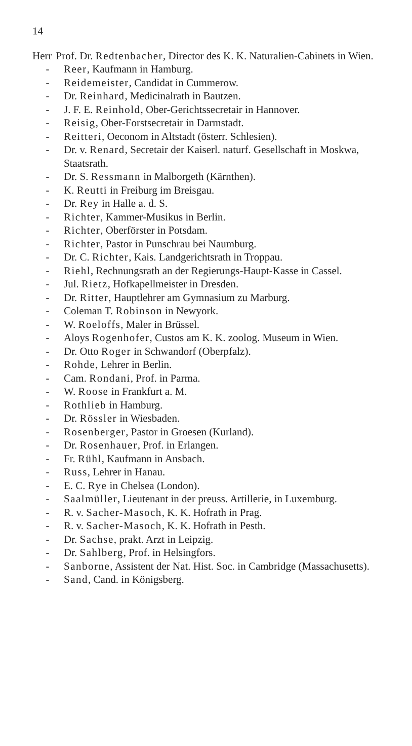14
Herr Prof. Dr. Redtenbacher, Director des K. K. Naturalien-Cabinets in Wien.
- Reer, Kaufmann in Hamburg.
- Reidemeister, Candidat in Cummerow.
- Dr. Reinhard, Medicinalrath in Bautzen.
- J. F. E. Reinhold, Ober-Gerichtssecretair in Hannover.
- Reisig, Ober-Forstsecretair in Darmstadt.
- Reitteri, Oeconom in Altstadt (österr. Schlesien).
- Dr. v. Renard, Secretair der Kaiserl. naturf. Gesellschaft in Moskwa, Staatsrath.
- Dr. S. Ressmann in Malborgeth (Kärnthen).
- K. Reutti in Freiburg im Breisgau.
- Dr. Rey in Halle a. d. S.
- Richter, Kammer-Musikus in Berlin.
- Richter, Oberförster in Potsdam.
- Richter, Pastor in Punschrau bei Naumburg.
- Dr. C. Richter, Kais. Landgerichtsrath in Troppau.
- Riehl, Rechnungsrath an der Regierungs-Haupt-Kasse in Cassel.
- Jul. Rietz, Hofkapellmeister in Dresden.
- Dr. Ritter, Hauptlehrer am Gymnasium zu Marburg.
- Coleman T. Robinson in Newyork.
- W. Roeloffs, Maler in Brüssel.
- Aloys Rogenhofer, Custos am K. K. zoolog. Museum in Wien.
- Dr. Otto Roger in Schwandorf (Oberpfalz).
- Rohde, Lehrer in Berlin.
- Cam. Rondani, Prof. in Parma.
- W. Roose in Frankfurt a. M.
- Rothlieb in Hamburg.
- Dr. Rössler in Wiesbaden.
- Rosenberger, Pastor in Groesen (Kurland).
- Dr. Rosenhauer, Prof. in Erlangen.
- Fr. Rühl, Kaufmann in Ansbach.
- Russ, Lehrer in Hanau.
- E. C. Rye in Chelsea (London).
- Saalmüller, Lieutenant in der preuss. Artillerie, in Luxemburg.
- R. v. Sacher-Masoch, K. K. Hofrath in Prag.
- R. v. Sacher-Masoch, K. K. Hofrath in Pesth.
- Dr. Sachse, prakt. Arzt in Leipzig.
- Dr. Sahlberg, Prof. in Helsingfors.
- Sanborne, Assistent der Nat. Hist. Soc. in Cambridge (Massachusetts).
- Sand, Cand. in Königsberg.